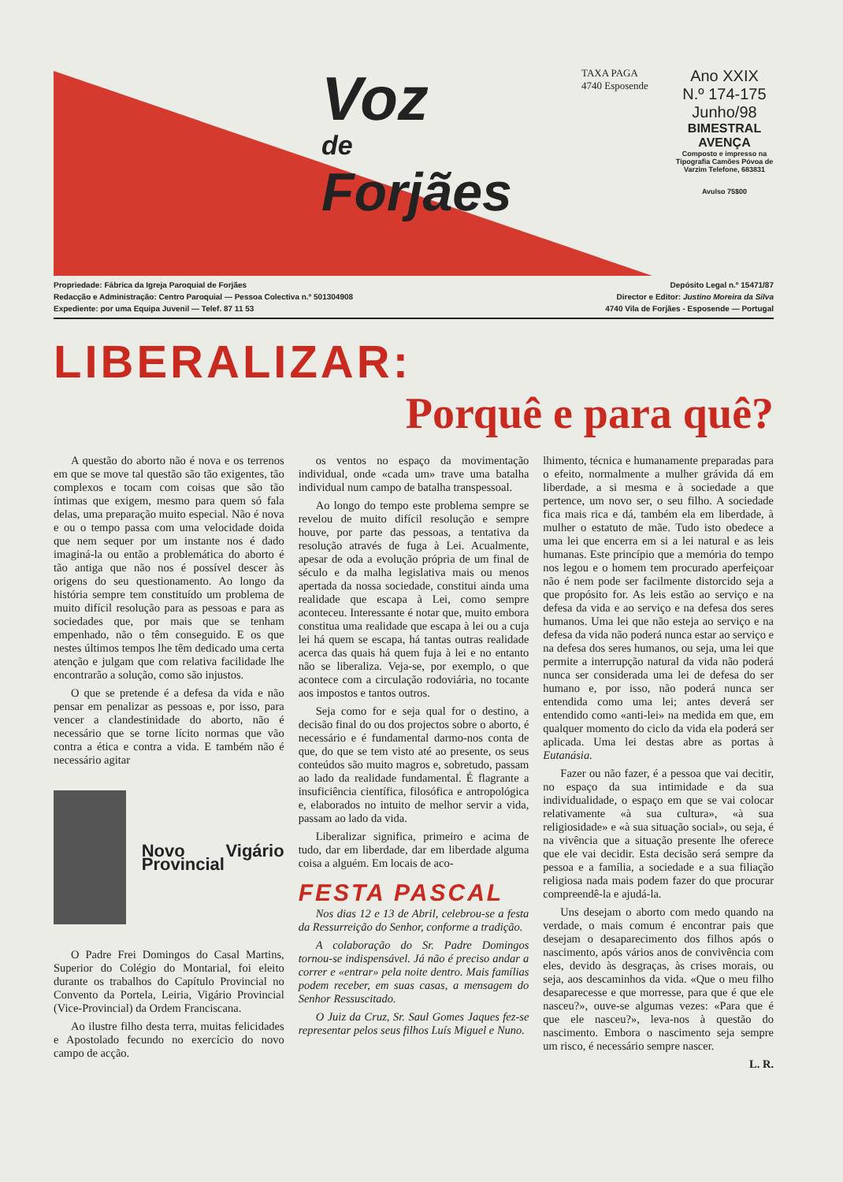Voz
de
Forjães
TAXA PAGA
4740 Esposende
Ano XXIX
N.º 174-175
Junho/98
BIMESTRAL
AVENÇA
Composto e impresso na Tipografia Camões Póvoa de Varzim Telefone, 683831
Avulso 75$00
Propriedade: Fábrica da Igreja Paroquial de Forjães
Redacção e Administração: Centro Paroquial — Pessoa Colectiva n.º 501304908
Expediente: por uma Equipa Juvenil — Telef. 87 11 53
Depósito Legal n.º 15471/87
Director e Editor: Justino Moreira da Silva
4740 Vila de Forjães - Esposende — Portugal
LIBERALIZAR:
Porquê e para quê?
A questão do aborto não é nova e os terrenos em que se move tal questão são tão exigentes, tão complexos e tocam com coisas que são tão íntimas que exigem, mesmo para quem só fala delas, uma preparação muito especial. Não é nova e ou o tempo passa com uma velocidade doida que nem sequer por um instante nos é dado imaginá-la ou então a problemática do aborto é tão antiga que não nos é possível descer às origens do seu questionamento. Ao longo da história sempre tem constituído um problema de muito difícil resolução para as pessoas e para as sociedades que, por mais que se tenham empenhado, não o têm conseguido. E os que nestes últimos tempos lhe têm dedicado uma certa atenção e julgam que com relativa facilidade lhe encontrarão a solução, como são injustos.
O que se pretende é a defesa da vida e não pensar em penalizar as pessoas e, por isso, para vencer a clandestinidade do aborto, não é necessário que se torne lícito normas que vão contra a ética e contra a vida. E também não é necessário agitar
Novo Vigário Provincial
O Padre Frei Domingos do Casal Martins, Superior do Colégio do Montarial, foi eleito durante os trabalhos do Capítulo Provincial no Convento da Portela, Leiria, Vigário Provincial (Vice-Provincial) da Ordem Franciscana.
Ao ilustre filho desta terra, muitas felicidades e Apostolado fecundo no exercício do novo campo de acção.
os ventos no espaço da movimentação individual, onde «cada um» trave uma batalha individual num campo de batalha transpessoal.
Ao longo do tempo este problema sempre se revelou de muito difícil resolução e sempre houve, por parte das pessoas, a tentativa da resolução através de fuga à Lei. Acualmente, apesar de oda a evolução própria de um final de século e da malha legislativa mais ou menos apertada da nossa sociedade, constitui ainda uma realidade que escapa à Lei, como sempre aconteceu. Interessante é notar que, muito embora constitua uma realidade que escapa à lei ou a cuja lei há quem se escapa, há tantas outras realidade acerca das quais há quem fuja à lei e no entanto não se liberaliza. Veja-se, por exemplo, o que acontece com a circulação rodoviária, no tocante aos impostos e tantos outros.
Seja como for e seja qual for o destino, a decisão final do ou dos projectos sobre o aborto, é necessário e é fundamental darmo-nos conta de que, do que se tem visto até ao presente, os seus conteúdos são muito magros e, sobretudo, passam ao lado da realidade fundamental. É flagrante a insuficiência científica, filosófica e antropológica e, elaborados no intuito de melhor servir a vida, passam ao lado da vida.
Liberalizar significa, primeiro e acima de tudo, dar em liberdade, dar em liberdade alguma coisa a alguém. Em locais de aco-
FESTA PASCAL
Nos dias 12 e 13 de Abril, celebrou-se a festa da Ressurreição do Senhor, conforme a tradição.
A colaboração do Sr. Padre Domingos tornou-se indispensável. Já não é preciso andar a correr e «entrar» pela noite dentro. Mais famílias podem receber, em suas casas, a mensagem do Senhor Ressuscitado.
O Juiz da Cruz, Sr. Saul Gomes Jaques fez-se representar pelos seus filhos Luís Miguel e Nuno.
lhimento, técnica e humanamente preparadas para o efeito, normalmente a mulher grávida dá em liberdade, a si mesma e à sociedade a que pertence, um novo ser, o seu filho. A sociedade fica mais rica e dá, também ela em liberdade, à mulher o estatuto de mãe. Tudo isto obedece a uma lei que encerra em si a lei natural e as leis humanas. Este princípio que a memória do tempo nos legou e o homem tem procurado aperfeiçoar não é nem pode ser facilmente distorcido seja a que propósito for. As leis estão ao serviço e na defesa da vida e ao serviço e na defesa dos seres humanos. Uma lei que não esteja ao serviço e na defesa da vida não poderá nunca estar ao serviço e na defesa dos seres humanos, ou seja, uma lei que permite a interrupção natural da vida não poderá nunca ser considerada uma lei de defesa do ser humano e, por isso, não poderá nunca ser entendida como uma lei; antes deverá ser entendido como «anti-lei» na medida em que, em qualquer momento do ciclo da vida ela poderá ser aplicada. Uma lei destas abre as portas à Eutanásia.
Fazer ou não fazer, é a pessoa que vai decitir, no espaço da sua intimidade e da sua individualidade, o espaço em que se vai colocar relativamente «à sua cultura», «à sua religiosidade» e «à sua situação social», ou seja, é na vivência que a situação presente lhe oferece que ele vai decidir. Esta decisão será sempre da pessoa e a família, a sociedade e a sua filiação religiosa nada mais podem fazer do que procurar compreendê-la e ajudá-la.
Uns desejam o aborto com medo quando na verdade, o mais comum é encontrar pais que desejam o desaparecimento dos filhos após o nascimento, após vários anos de convivência com eles, devido às desgraças, às crises morais, ou seja, aos descaminhos da vida. «Que o meu filho desaparecesse e que morresse, para que é que ele nasceu?», ouve-se algumas vezes: «Para que é que ele nasceu?», leva-nos à questão do nascimento. Embora o nascimento seja sempre um risco, é necessário sempre nascer.
L. R.